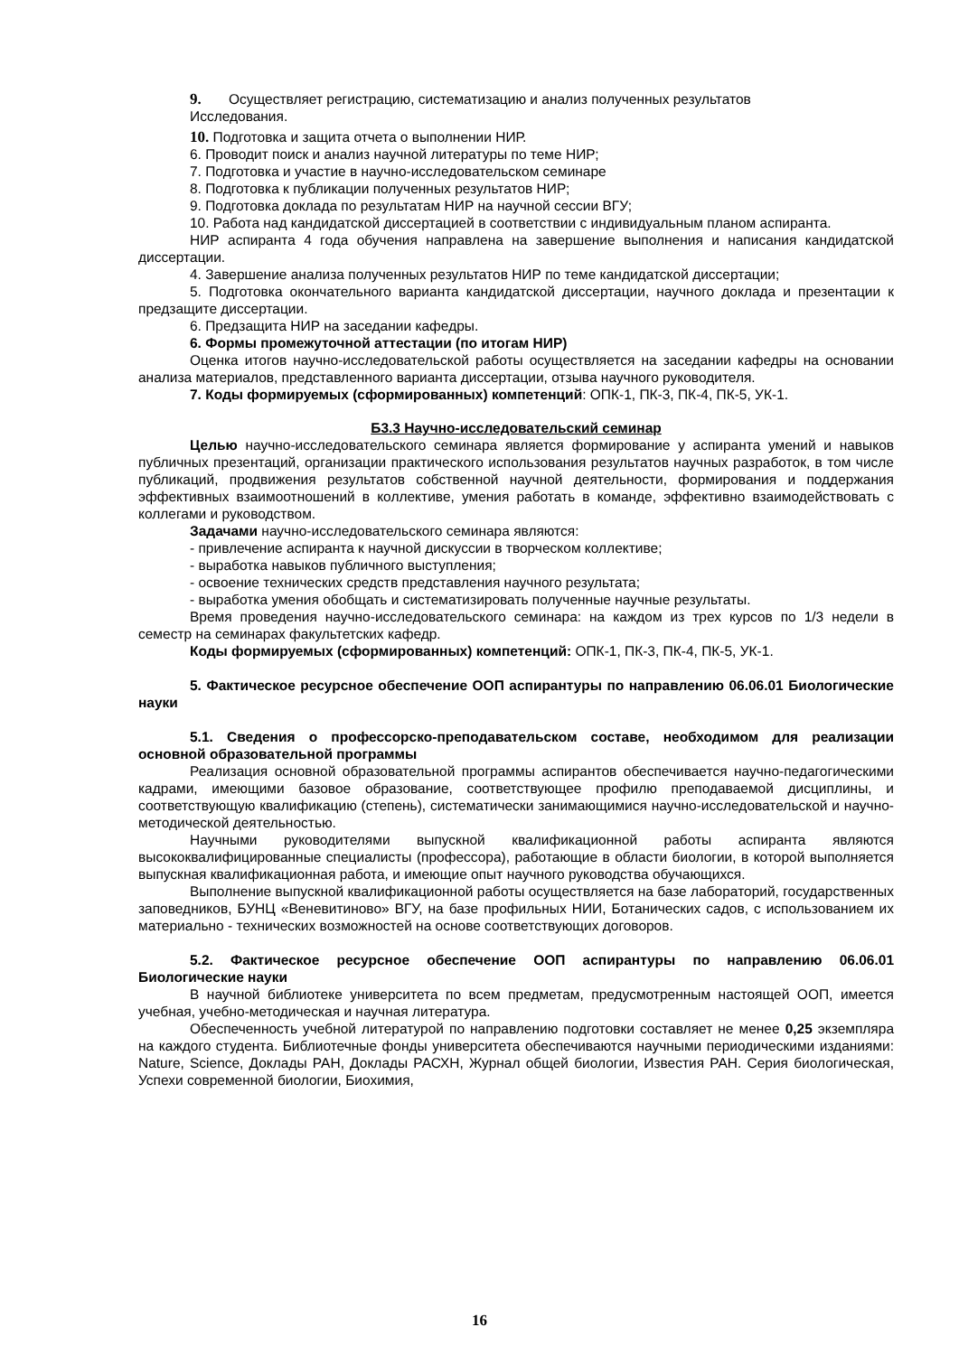9. Осуществляет регистрацию, систематизацию и анализ полученных результатов
Исследования.
10. Подготовка и защита отчета о выполнении НИР.
6. Проводит поиск и анализ научной литературы по теме НИР;
7. Подготовка и участие в научно-исследовательском семинаре
8. Подготовка к публикации полученных результатов НИР;
9. Подготовка доклада по результатам НИР на научной сессии ВГУ;
10. Работа над кандидатской диссертацией в соответствии с индивидуальным планом аспиранта.
НИР аспиранта 4 года обучения направлена на завершение выполнения и написания кандидатской диссертации.
4. Завершение анализа полученных результатов НИР по теме кандидатской диссертации;
5. Подготовка окончательного варианта кандидатской диссертации, научного доклада и презентации к предзащите диссертации.
6. Предзащита НИР на заседании кафедры.
6. Формы промежуточной аттестации (по итогам НИР)
Оценка итогов научно-исследовательской работы осуществляется на заседании кафедры на основании анализа материалов, представленного варианта диссертации, отзыва научного руководителя.
7. Коды формируемых (сформированных) компетенций: ОПК-1, ПК-3, ПК-4, ПК-5, УК-1.
Б3.3 Научно-исследовательский семинар
Целью научно-исследовательского семинара является формирование у аспиранта умений и навыков публичных презентаций, организации практического использования результатов научных разработок, в том числе публикаций, продвижения результатов собственной научной деятельности, формирования и поддержания эффективных взаимоотношений в коллективе, умения работать в команде, эффективно взаимодействовать с коллегами и руководством.
Задачами научно-исследовательского семинара являются:
- привлечение аспиранта к научной дискуссии в творческом коллективе;
- выработка навыков публичного выступления;
- освоение технических средств представления научного результата;
- выработка умения обобщать и систематизировать полученные научные результаты.
Время проведения научно-исследовательского семинара: на каждом из трех курсов по 1/3 недели в семестр на семинарах факультетских кафедр.
Коды формируемых (сформированных) компетенций: ОПК-1, ПК-3, ПК-4, ПК-5, УК-1.
5. Фактическое ресурсное обеспечение ООП аспирантуры по направлению 06.06.01 Биологические науки
5.1. Сведения о профессорско-преподавательском составе, необходимом для реализации основной образовательной программы
Реализация основной образовательной программы аспирантов обеспечивается научно-педагогическими кадрами, имеющими базовое образование, соответствующее профилю преподаваемой дисциплины, и соответствующую квалификацию (степень), систематически занимающимися научно-исследовательской и научно-методической деятельностью.
Научными руководителями выпускной квалификационной работы аспиранта являются высококвалифицированные специалисты (профессора), работающие в области биологии, в которой выполняется выпускная квалификационная работа, и имеющие опыт научного руководства обучающихся.
Выполнение выпускной квалификационной работы осуществляется на базе лабораторий, государственных заповедников, БУНЦ «Веневитиново» ВГУ, на базе профильных НИИ, Ботанических садов, с использованием их материально - технических возможностей на основе соответствующих договоров.
5.2. Фактическое ресурсное обеспечение ООП аспирантуры по направлению 06.06.01 Биологические науки
В научной библиотеке университета по всем предметам, предусмотренным настоящей ООП, имеется учебная, учебно-методическая и научная литература.
Обеспеченность учебной литературой по направлению подготовки составляет не менее 0,25 экземпляра на каждого студента. Библиотечные фонды университета обеспечиваются научными периодическими изданиями: Nature, Science, Доклады РАН, Доклады РАСХН, Журнал общей биологии, Известия РАН. Серия биологическая, Успехи современной биологии, Биохимия,
16